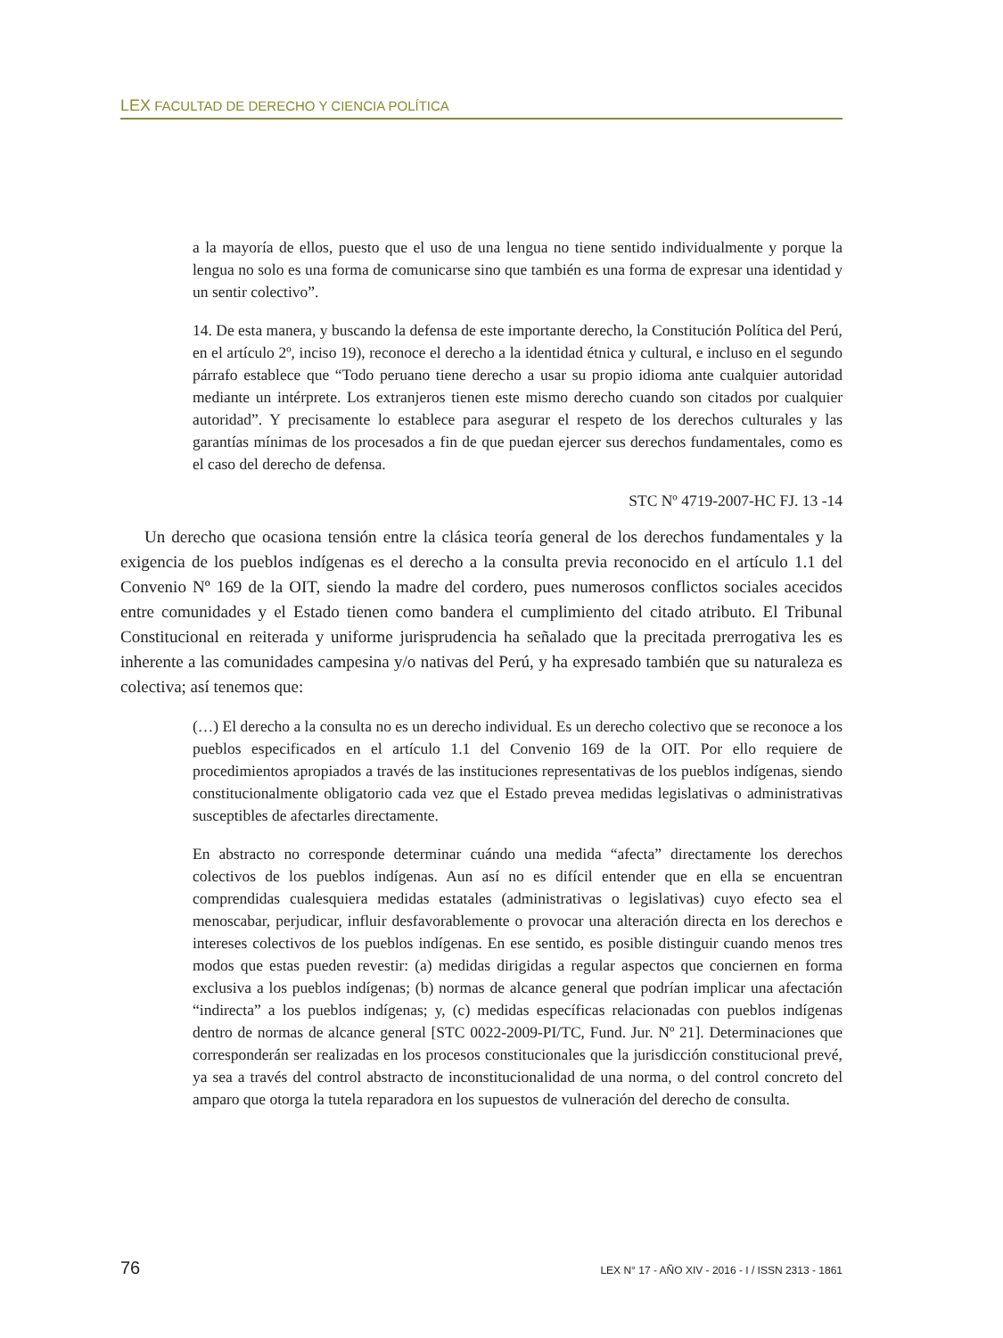LEX FACULTAD DE DERECHO Y CIENCIA POLÍTICA
a la mayoría de ellos, puesto que el uso de una lengua no tiene sentido individualmente y porque la lengua no solo es una forma de comunicarse sino que también es una forma de expresar una identidad y un sentir colectivo”.
14. De esta manera, y buscando la defensa de este importante derecho, la Constitución Política del Perú, en el artículo 2º, inciso 19), reconoce el derecho a la identidad étnica y cultural, e incluso en el segundo párrafo establece que “Todo peruano tiene derecho a usar su propio idioma ante cualquier autoridad mediante un intérprete. Los extranjeros tienen este mismo derecho cuando son citados por cualquier autoridad”. Y precisamente lo establece para asegurar el respeto de los derechos culturales y las garantías mínimas de los procesados a fin de que puedan ejercer sus derechos fundamentales, como es el caso del derecho de defensa.
STC Nº 4719-2007-HC FJ. 13 -14
Un derecho que ocasiona tensión entre la clásica teoría general de los derechos fundamentales y la exigencia de los pueblos indígenas es el derecho a la consulta previa reconocido en el artículo 1.1 del Convenio Nº 169 de la OIT, siendo la madre del cordero, pues numerosos conflictos sociales acecidos entre comunidades y el Estado tienen como bandera el cumplimiento del citado atributo. El Tribunal Constitucional en reiterada y uniforme jurisprudencia ha señalado que la precitada prerrogativa les es inherente a las comunidades campesina y/o nativas del Perú, y ha expresado también que su naturaleza es colectiva; así tenemos que:
(…) El derecho a la consulta no es un derecho individual. Es un derecho colectivo que se reconoce a los pueblos especificados en el artículo 1.1 del Convenio 169 de la OIT. Por ello requiere de procedimientos apropiados a través de las instituciones representativas de los pueblos indígenas, siendo constitucionalmente obligatorio cada vez que el Estado prevea medidas legislativas o administrativas susceptibles de afectarles directamente.
En abstracto no corresponde determinar cuándo una medida “afecta” directamente los derechos colectivos de los pueblos indígenas. Aun así no es difícil entender que en ella se encuentran comprendidas cualesquiera medidas estatales (administrativas o legislativas) cuyo efecto sea el menoscabar, perjudicar, influir desfavorablemente o provocar una alteración directa en los derechos e intereses colectivos de los pueblos indígenas. En ese sentido, es posible distinguir cuando menos tres modos que estas pueden revestir: (a) medidas dirigidas a regular aspectos que conciernen en forma exclusiva a los pueblos indígenas; (b) normas de alcance general que podrían implicar una afectación “indirecta” a los pueblos indígenas; y, (c) medidas específicas relacionadas con pueblos indígenas dentro de normas de alcance general [STC 0022-2009-PI/TC, Fund. Jur. Nº 21]. Determinaciones que corresponderán ser realizadas en los procesos constitucionales que la jurisdicción constitucional prevé, ya sea a través del control abstracto de inconstitucionalidad de una norma, o del control concreto del amparo que otorga la tutela reparadora en los supuestos de vulneración del derecho de consulta.
76 LEX N° 17 - AÑO XIV - 2016 - I / ISSN 2313 - 1861